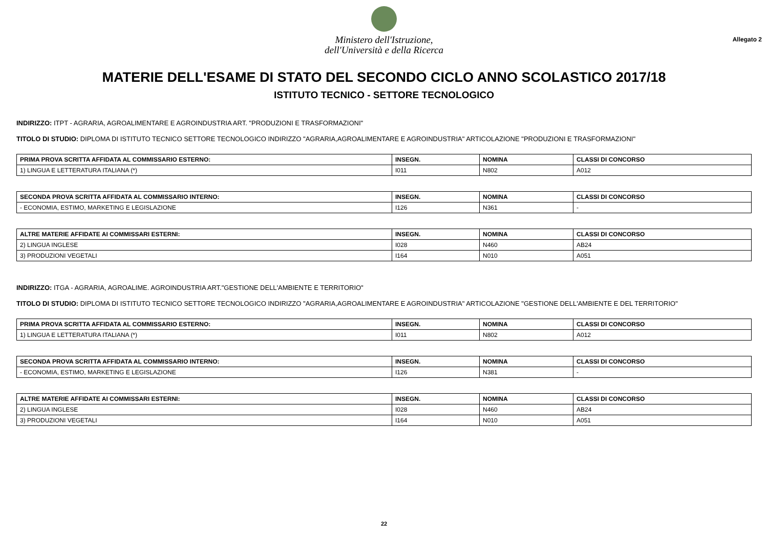Ministero dell'Istruzione,
dell'Università e della Ricerca
Allegato 2
MATERIE DELL'ESAME DI STATO DEL SECONDO CICLO ANNO SCOLASTICO 2017/18
ISTITUTO TECNICO - SETTORE TECNOLOGICO
INDIRIZZO: ITPT - AGRARIA, AGROALIMENTARE E AGROINDUSTRIA ART. "PRODUZIONI E TRASFORMAZIONI"
TITOLO DI STUDIO: DIPLOMA DI ISTITUTO TECNICO SETTORE TECNOLOGICO INDIRIZZO "AGRARIA,AGROALIMENTARE E AGROINDUSTRIA" ARTICOLAZIONE "PRODUZIONI E TRASFORMAZIONI"
| PRIMA PROVA SCRITTA AFFIDATA AL COMMISSARIO ESTERNO: | INSEGN. | NOMINA | CLASSI DI CONCORSO |
| --- | --- | --- | --- |
| 1) LINGUA E LETTERATURA ITALIANA (*) | I011 | N802 | A012 |
| SECONDA PROVA SCRITTA AFFIDATA AL COMMISSARIO INTERNO: | INSEGN. | NOMINA | CLASSI DI CONCORSO |
| --- | --- | --- | --- |
| - ECONOMIA, ESTIMO, MARKETING E LEGISLAZIONE | I126 | N361 | - |
| ALTRE MATERIE AFFIDATE AI COMMISSARI ESTERNI: | INSEGN. | NOMINA | CLASSI DI CONCORSO |
| --- | --- | --- | --- |
| 2) LINGUA INGLESE | I028 | N460 | AB24 |
| 3) PRODUZIONI VEGETALI | I164 | N010 | A051 |
INDIRIZZO: ITGA - AGRARIA, AGROALIME. AGROINDUSTRIA ART."GESTIONE DELL'AMBIENTE E TERRITORIO"
TITOLO DI STUDIO: DIPLOMA DI ISTITUTO TECNICO SETTORE TECNOLOGICO INDIRIZZO "AGRARIA,AGROALIMENTARE E AGROINDUSTRIA" ARTICOLAZIONE "GESTIONE DELL'AMBIENTE E DEL TERRITORIO"
| PRIMA PROVA SCRITTA AFFIDATA AL COMMISSARIO ESTERNO: | INSEGN. | NOMINA | CLASSI DI CONCORSO |
| --- | --- | --- | --- |
| 1) LINGUA E LETTERATURA ITALIANA (*) | I011 | N802 | A012 |
| SECONDA PROVA SCRITTA AFFIDATA AL COMMISSARIO INTERNO: | INSEGN. | NOMINA | CLASSI DI CONCORSO |
| --- | --- | --- | --- |
| - ECONOMIA, ESTIMO, MARKETING E LEGISLAZIONE | I126 | N381 | - |
| ALTRE MATERIE AFFIDATE AI COMMISSARI ESTERNI: | INSEGN. | NOMINA | CLASSI DI CONCORSO |
| --- | --- | --- | --- |
| 2) LINGUA INGLESE | I028 | N460 | AB24 |
| 3) PRODUZIONI VEGETALI | I164 | N010 | A051 |
22